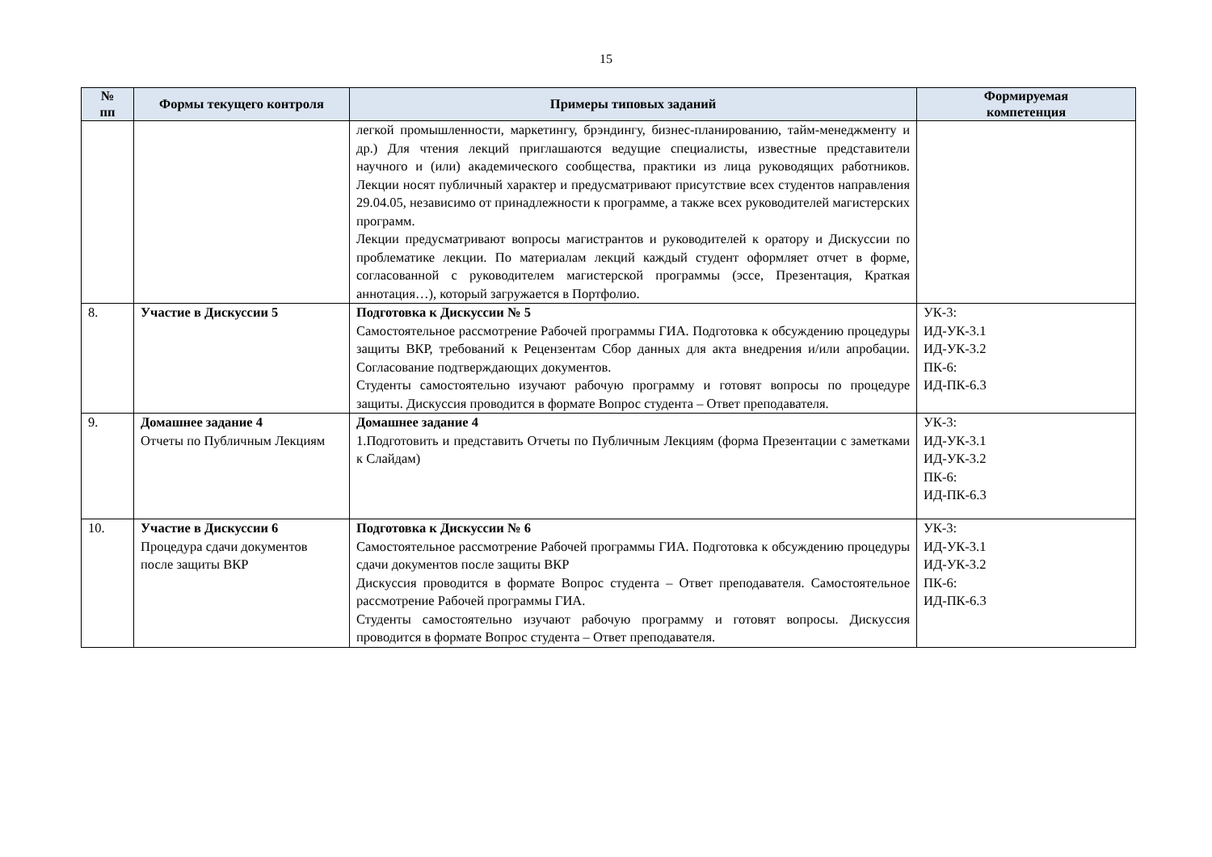15
| № пп | Формы текущего контроля | Примеры типовых заданий | Формируемая компетенция |
| --- | --- | --- | --- |
| | | легкой промышленности, маркетингу, брэндингу, бизнес-планированию, тайм-менеджменту и др.) Для чтения лекций приглашаются ведущие специалисты, известные представители научного и (или) академического сообщества, практики из лица руководящих работников. Лекции носят публичный характер и предусматривают присутствие всех студентов направления 29.04.05, независимо от принадлежности к программе, а также всех руководителей магистерских программ. Лекции предусматривают вопросы магистрантов и руководителей к оратору и Дискуссии по проблематике лекции. По материалам лекций каждый студент оформляет отчет в форме, согласованной с руководителем магистерской программы (эссе, Презентация, Краткая аннотация…), который загружается в Портфолио. | |
| 8. | Участие в Дискуссии 5 | Подготовка к Дискуссии № 5 Самостоятельное рассмотрение Рабочей программы ГИА. Подготовка к обсуждению процедуры защиты ВКР, требований к Рецензентам Сбор данных для акта внедрения и/или апробации. Согласование подтверждающих документов. Студенты самостоятельно изучают рабочую программу и готовят вопросы по процедуре защиты. Дискуссия проводится в формате Вопрос студента – Ответ преподавателя. | УК-3: ИД-УК-3.1 ИД-УК-3.2 ПК-6: ИД-ПК-6.3 |
| 9. | Домашнее задание 4 Отчеты по Публичным Лекциям | Домашнее задание 4 1.Подготовить и представить Отчеты по Публичным Лекциям (форма Презентации с заметками к Слайдам) | УК-3: ИД-УК-3.1 ИД-УК-3.2 ПК-6: ИД-ПК-6.3 |
| 10. | Участие в Дискуссии 6 Процедура сдачи документов после защиты ВКР | Подготовка к Дискуссии № 6 Самостоятельное рассмотрение Рабочей программы ГИА. Подготовка к обсуждению процедуры сдачи документов после защиты ВКР Дискуссия проводится в формате Вопрос студента – Ответ преподавателя. Самостоятельное рассмотрение Рабочей программы ГИА. Студенты самостоятельно изучают рабочую программу и готовят вопросы. Дискуссия проводится в формате Вопрос студента – Ответ преподавателя. | УК-3: ИД-УК-3.1 ИД-УК-3.2 ПК-6: ИД-ПК-6.3 |